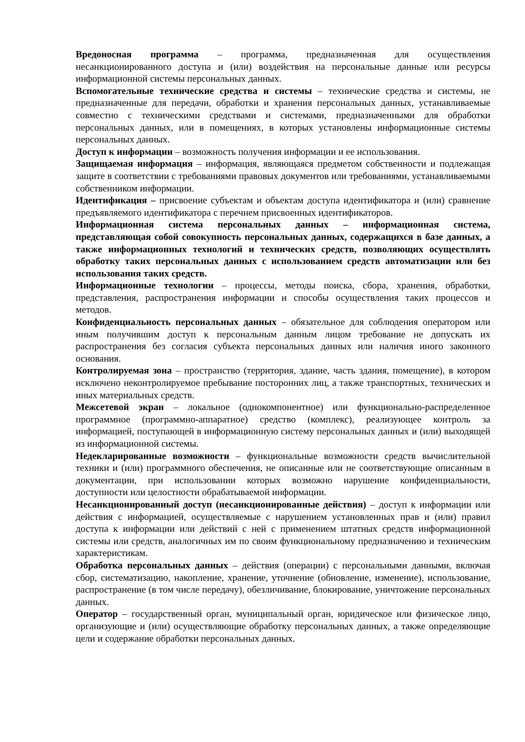Вредоносная программа – программа, предназначенная для осуществления несанкционированного доступа и (или) воздействия на персональные данные или ресурсы информационной системы персональных данных.
Вспомогательные технические средства и системы – технические средства и системы, не предназначенные для передачи, обработки и хранения персональных данных, устанавливаемые совместно с техническими средствами и системами, предназначенными для обработки персональных данных, или в помещениях, в которых установлены информационные системы персональных данных.
Доступ к информации – возможность получения информации и ее использования.
Защищаемая информация – информация, являющаяся предметом собственности и подлежащая защите в соответствии с требованиями правовых документов или требованиями, устанавливаемыми собственником информации.
Идентификация – присвоение субъектам и объектам доступа идентификатора и (или) сравнение предъявляемого идентификатора с перечнем присвоенных идентификаторов.
Информационная система персональных данных – информационная система, представляющая собой совокупность персональных данных, содержащихся в базе данных, а также информационных технологий и технических средств, позволяющих осуществлять обработку таких персональных данных с использованием средств автоматизации или без использования таких средств.
Информационные технологии – процессы, методы поиска, сбора, хранения, обработки, представления, распространения информации и способы осуществления таких процессов и методов.
Конфиденциальность персональных данных – обязательное для соблюдения оператором или иным получившим доступ к персональным данным лицом требование не допускать их распространения без согласия субъекта персональных данных или наличия иного законного основания.
Контролируемая зона – пространство (территория, здание, часть здания, помещение), в котором исключено неконтролируемое пребывание посторонних лиц, а также транспортных, технических и иных материальных средств.
Межсетевой экран – локальное (однокомпонентное) или функционально-распределенное программное (программно-аппаратное) средство (комплекс), реализующее контроль за информацией, поступающей в информационную систему персональных данных и (или) выходящей из информационной системы.
Недекларированные возможности – функциональные возможности средств вычислительной техники и (или) программного обеспечения, не описанные или не соответствующие описанным в документации, при использовании которых возможно нарушение конфиденциальности, доступности или целостности обрабатываемой информации.
Несанкционированный доступ (несанкционированные действия) – доступ к информации или действия с информацией, осуществляемые с нарушением установленных прав и (или) правил доступа к информации или действий с ней с применением штатных средств информационной системы или средств, аналогичных им по своим функциональному предназначению и техническим характеристикам.
Обработка персональных данных – действия (операции) с персональными данными, включая сбор, систематизацию, накопление, хранение, уточнение (обновление, изменение), использование, распространение (в том числе передачу), обезличивание, блокирование, уничтожение персональных данных.
Оператор – государственный орган, муниципальный орган, юридическое или физическое лицо, организующие и (или) осуществляющие обработку персональных данных, а также определяющие цели и содержание обработки персональных данных.